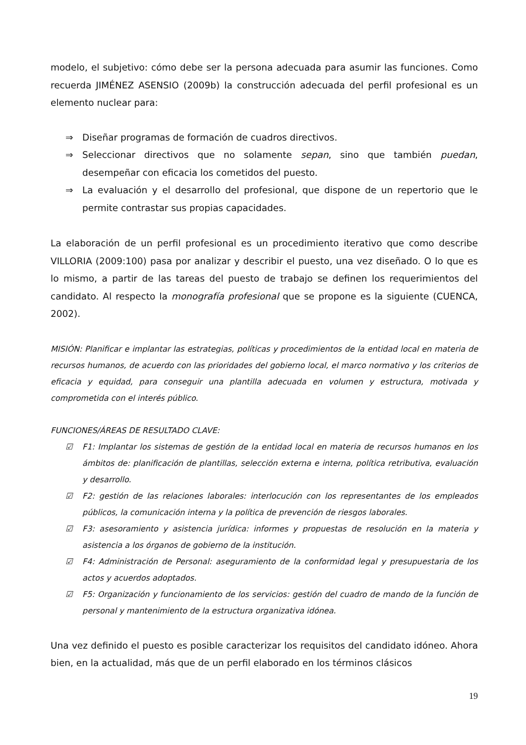modelo, el subjetivo: cómo debe ser la persona adecuada para asumir las funciones. Como recuerda JIMÉNEZ ASENSIO (2009b) la construcción adecuada del perfil profesional es un elemento nuclear para:
⇒ Diseñar programas de formación de cuadros directivos.
⇒ Seleccionar directivos que no solamente sepan, sino que también puedan, desempeñar con eficacia los cometidos del puesto.
⇒ La evaluación y el desarrollo del profesional, que dispone de un repertorio que le permite contrastar sus propias capacidades.
La elaboración de un perfil profesional es un procedimiento iterativo que como describe VILLORIA (2009:100) pasa por analizar y describir el puesto, una vez diseñado. O lo que es lo mismo, a partir de las tareas del puesto de trabajo se definen los requerimientos del candidato. Al respecto la monografía profesional que se propone es la siguiente (CUENCA, 2002).
MISIÓN: Planificar e implantar las estrategias, políticas y procedimientos de la entidad local en materia de recursos humanos, de acuerdo con las prioridades del gobierno local, el marco normativo y los criterios de eficacia y equidad, para conseguir una plantilla adecuada en volumen y estructura, motivada y comprometida con el interés público.
FUNCIONES/ÁREAS DE RESULTADO CLAVE:
☑ F1: Implantar los sistemas de gestión de la entidad local en materia de recursos humanos en los ámbitos de: planificación de plantillas, selección externa e interna, política retributiva, evaluación y desarrollo.
☑ F2: gestión de las relaciones laborales: interlocución con los representantes de los empleados públicos, la comunicación interna y la política de prevención de riesgos laborales.
☑ F3: asesoramiento y asistencia jurídica: informes y propuestas de resolución en la materia y asistencia a los órganos de gobierno de la institución.
☑ F4: Administración de Personal: aseguramiento de la conformidad legal y presupuestaria de los actos y acuerdos adoptados.
☑ F5: Organización y funcionamiento de los servicios: gestión del cuadro de mando de la función de personal y mantenimiento de la estructura organizativa idónea.
Una vez definido el puesto es posible caracterizar los requisitos del candidato idóneo. Ahora bien, en la actualidad, más que de un perfil elaborado en los términos clásicos
19